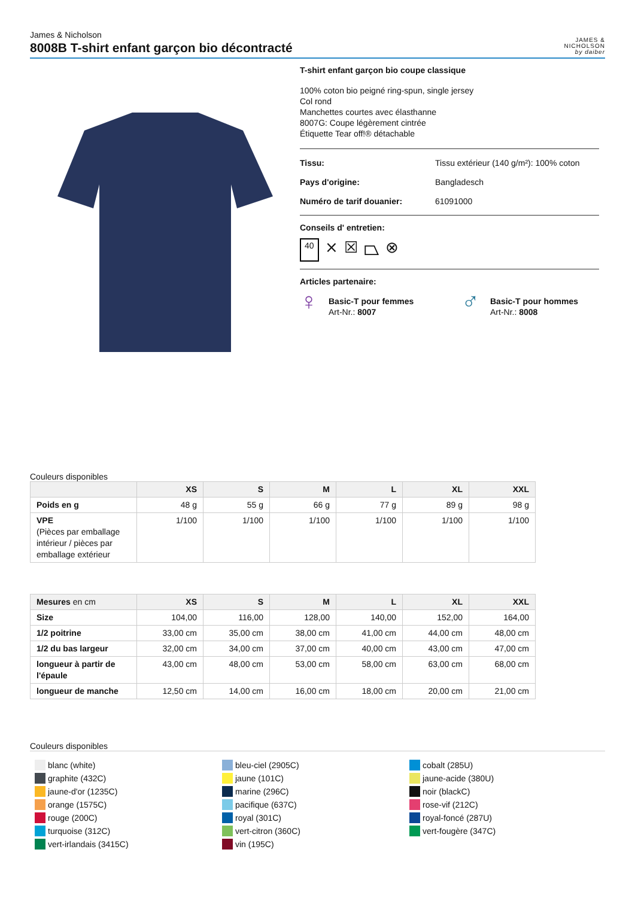James & Nicholson
8008B T-shirt enfant garçon bio décontracté
JAMES &
NICHOLSON
by daiber
T-shirt enfant garçon bio coupe classique
100% coton bio peigné ring-spun, single jersey
Col rond
Manchettes courtes avec élasthanne
8007G: Coupe légèrement cintrée
Étiquette Tear off!® détachable
Tissu: Tissu extérieur (140 g/m²): 100% coton
Pays d'origine: Bangladesch
Numéro de tarif douanier: 61091000
Conseils d' entretien:
40 ⨯ ☒ ⏢ ⊗
Articles partenaire:
♀ Basic-T pour femmes
Art-Nr.: 8007
♂ Basic-T pour hommes
Art-Nr.: 8008
Couleurs disponibles
| | XS | S | M | L | XL | XXL |
| --- | --- | --- | --- | --- | --- | --- |
| Poids en g | 48 g | 55 g | 66 g | 77 g | 89 g | 98 g |
| VPE (Pièces par emballage intérieur / pièces par emballage extérieur | 1/100 | 1/100 | 1/100 | 1/100 | 1/100 | 1/100 |
| Mesures en cm | XS | S | M | L | XL | XXL |
| --- | --- | --- | --- | --- | --- | --- |
| Size | 104,00 | 116,00 | 128,00 | 140,00 | 152,00 | 164,00 |
| 1/2 poitrine | 33,00 cm | 35,00 cm | 38,00 cm | 41,00 cm | 44,00 cm | 48,00 cm |
| 1/2 du bas largeur | 32,00 cm | 34,00 cm | 37,00 cm | 40,00 cm | 43,00 cm | 47,00 cm |
| longueur à partir de l'épaule | 43,00 cm | 48,00 cm | 53,00 cm | 58,00 cm | 63,00 cm | 68,00 cm |
| longueur de manche | 12,50 cm | 14,00 cm | 16,00 cm | 18,00 cm | 20,00 cm | 21,00 cm |
Couleurs disponibles
blanc (white)
graphite (432C)
jaune-d'or (1235C)
orange (1575C)
rouge (200C)
turquoise (312C)
vert-irlandais (3415C)
bleu-ciel (2905C)
jaune (101C)
marine (296C)
pacifique (637C)
royal (301C)
vert-citron (360C)
vin (195C)
cobalt (285U)
jaune-acide (380U)
noir (blackC)
rose-vif (212C)
royal-foncé (287U)
vert-fougère (347C)